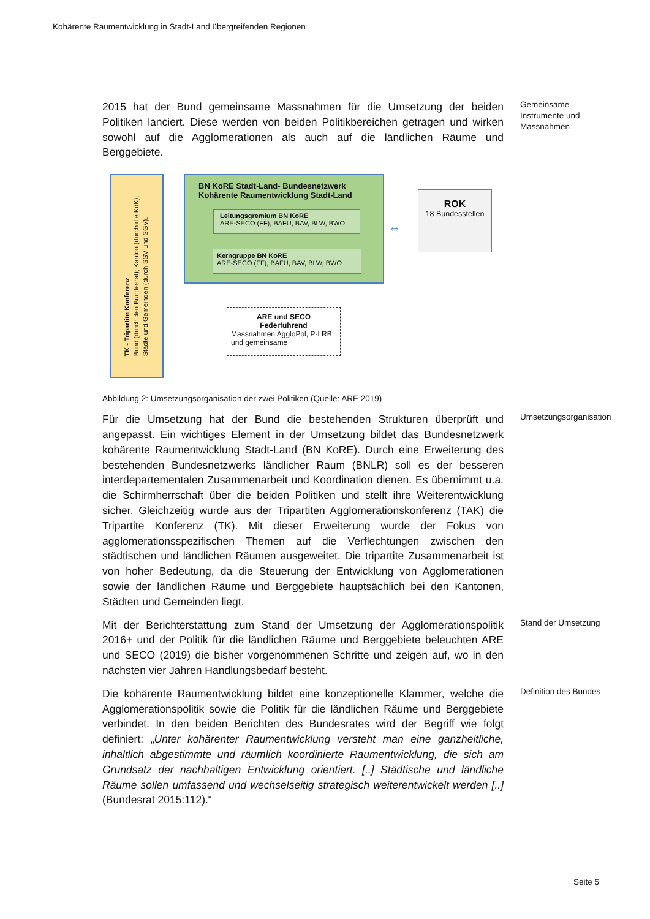Kohärente Raumentwicklung in Stadt-Land übergreifenden Regionen
2015 hat der Bund gemeinsame Massnahmen für die Umsetzung der beiden Politiken lanciert. Diese werden von beiden Politikbereichen getragen und wirken sowohl auf die Agglomerationen als auch auf die ländlichen Räume und Berggebiete.
Gemeinsame Instrumente und Massnahmen
TK - Tripartite Konferenz
Bund (durch den Bundesrat); Kanton (durch die KdK);
Städte und Gemeinden (durch SSV und SGV).
BN KoRE Stadt-Land- Bundesnetzwerk
Kohärente Raumentwicklung Stadt-Land
Leitungsgremium BN KoRE
ARE-SECO (FF), BAFU, BAV, BLW, BWO
Kerngruppe BN KoRE
ARE-SECO (FF), BAFU, BAV, BLW, BWO
⇔
ROK
18 Bundesstellen
ARE und SECO
Federführend
Massnahmen AggloPol, P-LRB und gemeinsame
Abbildung 2: Umsetzungsorganisation der zwei Politiken (Quelle: ARE 2019)
Für die Umsetzung hat der Bund die bestehenden Strukturen überprüft und angepasst. Ein wichtiges Element in der Umsetzung bildet das Bundesnetzwerk kohärente Raumentwicklung Stadt-Land (BN KoRE). Durch eine Erweiterung des bestehenden Bundesnetzwerks ländlicher Raum (BNLR) soll es der besseren interdepartementalen Zusammenarbeit und Koordination dienen. Es übernimmt u.a. die Schirmherrschaft über die beiden Politiken und stellt ihre Weiterentwicklung sicher. Gleichzeitig wurde aus der Tripartiten Agglomerationskonferenz (TAK) die Tripartite Konferenz (TK). Mit dieser Erweiterung wurde der Fokus von agglomerationsspezifischen Themen auf die Verflechtungen zwischen den städtischen und ländlichen Räumen ausgeweitet. Die tripartite Zusammenarbeit ist von hoher Bedeutung, da die Steuerung der Entwicklung von Agglomerationen sowie der ländlichen Räume und Berggebiete hauptsächlich bei den Kantonen, Städten und Gemeinden liegt.
Umsetzungsorganisation
Mit der Berichterstattung zum Stand der Umsetzung der Agglomerationspolitik 2016+ und der Politik für die ländlichen Räume und Berggebiete beleuchten ARE und SECO (2019) die bisher vorgenommenen Schritte und zeigen auf, wo in den nächsten vier Jahren Handlungsbedarf besteht.
Stand der Umsetzung
Die kohärente Raumentwicklung bildet eine konzeptionelle Klammer, welche die Agglomerationspolitik sowie die Politik für die ländlichen Räume und Berggebiete verbindet. In den beiden Berichten des Bundesrates wird der Begriff wie folgt definiert: „Unter kohärenter Raumentwicklung versteht man eine ganzheitliche, inhaltlich abgestimmte und räumlich koordinierte Raumentwicklung, die sich am Grundsatz der nachhaltigen Entwicklung orientiert. [..] Städtische und ländliche Räume sollen umfassend und wechselseitig strategisch weiterentwickelt werden [..] (Bundesrat 2015:112).“
Definition des Bundes
Seite 5